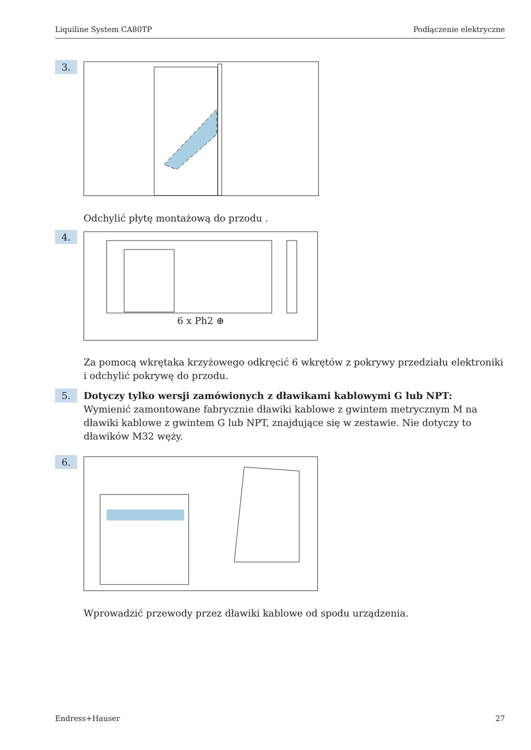Liquiline System CA80TP Podłączenie elektryczne
3.
Odchylić płytę montażową do przodu .
4. 6 x Ph2 ⊕
Za pomocą wkrętaka krzyżowego odkręcić 6 wkrętów z pokrywy przedziału elektroniki i odchylić pokrywę do przodu.
5.
Dotyczy tylko wersji zamówionych z dławikami kablowymi G lub NPT:
Wymienić zamontowane fabrycznie dławiki kablowe z gwintem metrycznym M na dławiki kablowe z gwintem G lub NPT, znajdujące się w zestawie. Nie dotyczy to dławików M32 węży.
6.
Wprowadzić przewody przez dławiki kablowe od spodu urządzenia.
Endress+Hauser 27